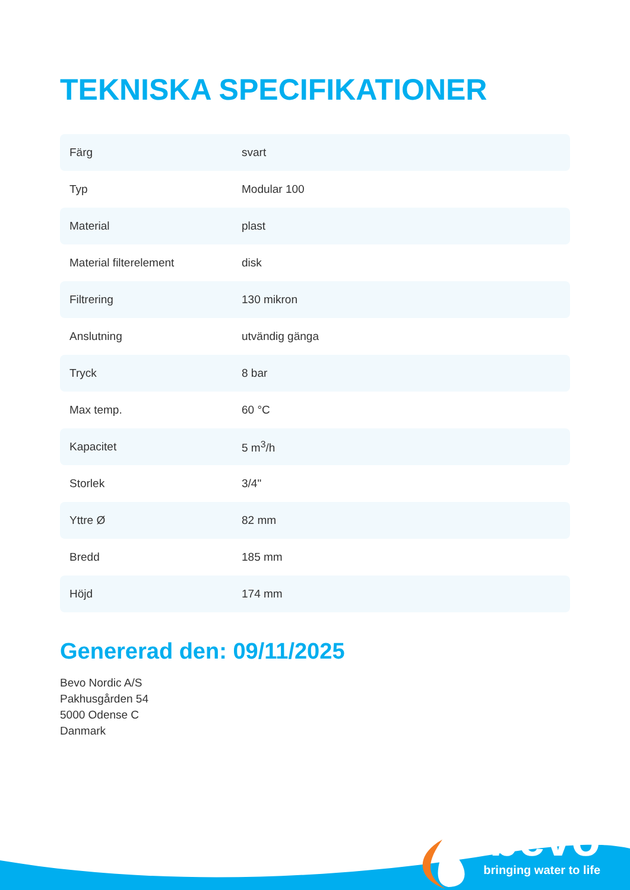TEKNISKA SPECIFIKATIONER
| Färg | svart |
| Typ | Modular 100 |
| Material | plast |
| Material filterelement | disk |
| Filtrering | 130 mikron |
| Anslutning | utvändig gänga |
| Tryck | 8 bar |
| Max temp. | 60 °C |
| Kapacitet | 5 m<sup>3</sup>/h |
| Storlek | 3/4" |
| Yttre Ø | 82 mm |
| Bredd | 185 mm |
| Höjd | 174 mm |
Genererad den: 09/11/2025
Bevo Nordic A/S
Pakhusgården 54
5000 Odense C
Danmark
bevo
bringing water to life